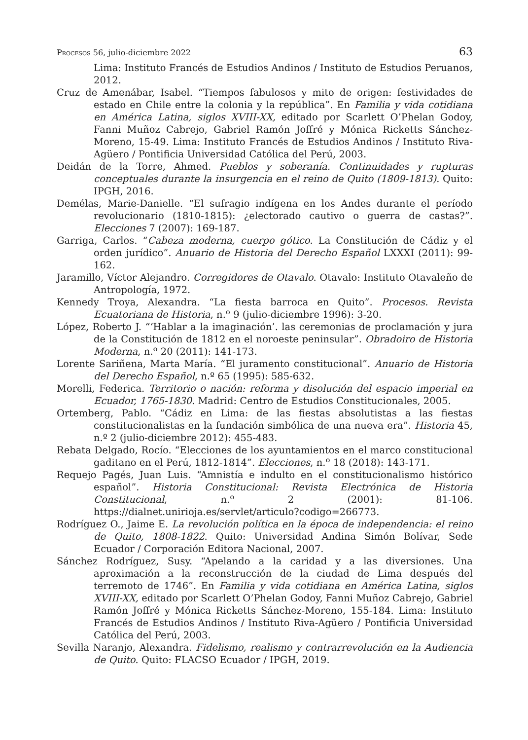Procesos 56, julio-diciembre 2022 63
Lima: Instituto Francés de Estudios Andinos / Instituto de Estudios Peruanos, 2012.
Cruz de Amenábar, Isabel. “Tiempos fabulosos y mito de origen: festividades de estado en Chile entre la colonia y la república”. En Familia y vida cotidiana en América Latina, siglos XVIII-XX, editado por Scarlett O’Phelan Godoy, Fanni Muñoz Cabrejo, Gabriel Ramón Joffré y Mónica Ricketts Sánchez-Moreno, 15-49. Lima: Instituto Francés de Estudios Andinos / Instituto Riva-Agüero / Pontificia Universidad Católica del Perú, 2003.
Deidán de la Torre, Ahmed. Pueblos y soberanía. Continuidades y rupturas conceptuales durante la insurgencia en el reino de Quito (1809-1813). Quito: IPGH, 2016.
Demélas, Marie-Danielle. “El sufragio indígena en los Andes durante el período revolucionario (1810-1815): ¿electorado cautivo o guerra de castas?”. Elecciones 7 (2007): 169-187.
Garriga, Carlos. “Cabeza moderna, cuerpo gótico. La Constitución de Cádiz y el orden jurídico”. Anuario de Historia del Derecho Español LXXXI (2011): 99-162.
Jaramillo, Víctor Alejandro. Corregidores de Otavalo. Otavalo: Instituto Otavaleño de Antropología, 1972.
Kennedy Troya, Alexandra. “La fiesta barroca en Quito”. Procesos. Revista Ecuatoriana de Historia, n.º 9 (julio-diciembre 1996): 3-20.
López, Roberto J. “‘Hablar a la imaginación’. las ceremonias de proclamación y jura de la Constitución de 1812 en el noroeste peninsular”. Obradoiro de Historia Moderna, n.º 20 (2011): 141-173.
Lorente Sariñena, Marta María. “El juramento constitucional”. Anuario de Historia del Derecho Español, n.º 65 (1995): 585-632.
Morelli, Federica. Territorio o nación: reforma y disolución del espacio imperial en Ecuador, 1765-1830. Madrid: Centro de Estudios Constitucionales, 2005.
Ortemberg, Pablo. “Cádiz en Lima: de las fiestas absolutistas a las fiestas constitucionalistas en la fundación simbólica de una nueva era”. Historia 45, n.º 2 (julio-diciembre 2012): 455-483.
Rebata Delgado, Rocío. “Elecciones de los ayuntamientos en el marco constitucional gaditano en el Perú, 1812-1814”. Elecciones, n.º 18 (2018): 143-171.
Requejo Pagés, Juan Luis. “Amnistía e indulto en el constitucionalismo histórico español”. Historia Constitucional: Revista Electrónica de Historia Constitucional, n.º 2 (2001): 81-106. https://dialnet.unirioja.es/servlet/articulo?codigo=266773.
Rodríguez O., Jaime E. La revolución política en la época de independencia: el reino de Quito, 1808-1822. Quito: Universidad Andina Simón Bolívar, Sede Ecuador / Corporación Editora Nacional, 2007.
Sánchez Rodríguez, Susy. “Apelando a la caridad y a las diversiones. Una aproximación a la reconstrucción de la ciudad de Lima después del terremoto de 1746”. En Familia y vida cotidiana en América Latina, siglos XVIII-XX, editado por Scarlett O’Phelan Godoy, Fanni Muñoz Cabrejo, Gabriel Ramón Joffré y Mónica Ricketts Sánchez-Moreno, 155-184. Lima: Instituto Francés de Estudios Andinos / Instituto Riva-Agüero / Pontificia Universidad Católica del Perú, 2003.
Sevilla Naranjo, Alexandra. Fidelismo, realismo y contrarrevolución en la Audiencia de Quito. Quito: FLACSO Ecuador / IPGH, 2019.